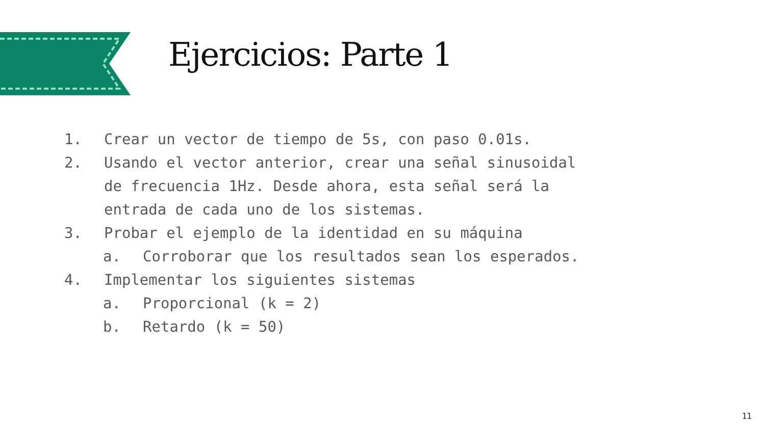Ejercicios: Parte 1
1. Crear un vector de tiempo de 5s, con paso 0.01s.
2. Usando el vector anterior, crear una señal sinusoidal
de frecuencia 1Hz. Desde ahora, esta señal será la
entrada de cada uno de los sistemas.
3. Probar el ejemplo de la identidad en su máquina
a. Corroborar que los resultados sean los esperados.
4. Implementar los siguientes sistemas
a. Proporcional (k = 2)
b. Retardo (k = 50)
11